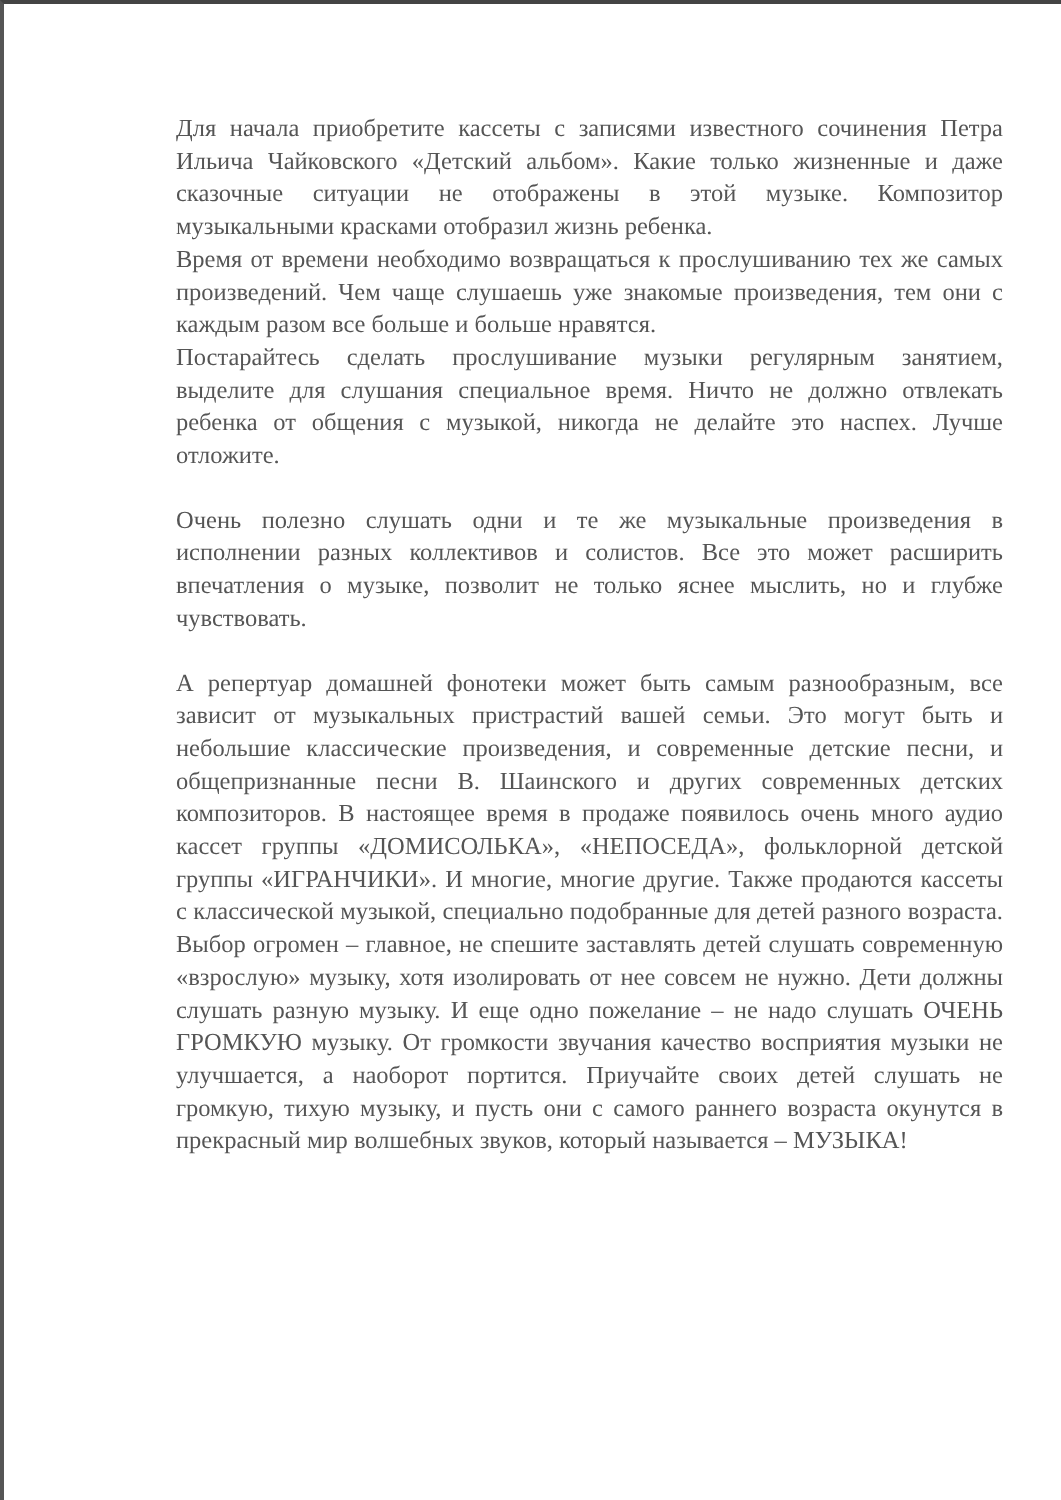Для начала приобретите кассеты с записями известного сочинения Петра Ильича Чайковского «Детский альбом». Какие только жизненные и даже сказочные ситуации не отображены в этой музыке. Композитор музыкальными красками отобразил жизнь ребенка.
Время от времени необходимо возвращаться к прослушиванию тех же самых произведений. Чем чаще слушаешь уже знакомые произведения, тем они с каждым разом все больше и больше нравятся.
Постарайтесь сделать прослушивание музыки регулярным занятием, выделите для слушания специальное время. Ничто не должно отвлекать ребенка от общения с музыкой, никогда не делайте это наспех. Лучше отложите.
Очень полезно слушать одни и те же музыкальные произведения в исполнении разных коллективов и солистов. Все это может расширить впечатления о музыке, позволит не только яснее мыслить, но и глубже чувствовать.
А репертуар домашней фонотеки может быть самым разнообразным, все зависит от музыкальных пристрастий вашей семьи. Это могут быть и небольшие классические произведения, и современные детские песни, и общепризнанные песни В. Шаинского и других современных детских композиторов. В настоящее время в продаже появилось очень много аудио кассет группы «ДОМИСОЛЬКА», «НЕПОСЕДА», фольклорной детской группы «ИГРАНЧИКИ». И многие, многие другие. Также продаются кассеты с классической музыкой, специально подобранные для детей разного возраста. Выбор огромен – главное, не спешите заставлять детей слушать современную «взрослую» музыку, хотя изолировать от нее совсем не нужно. Дети должны слушать разную музыку. И еще одно пожелание – не надо слушать ОЧЕНЬ ГРОМКУЮ музыку. От громкости звучания качество восприятия музыки не улучшается, а наоборот портится. Приучайте своих детей слушать не громкую, тихую музыку, и пусть они с самого раннего возраста окунутся в прекрасный мир волшебных звуков, который называется – МУЗЫКА!